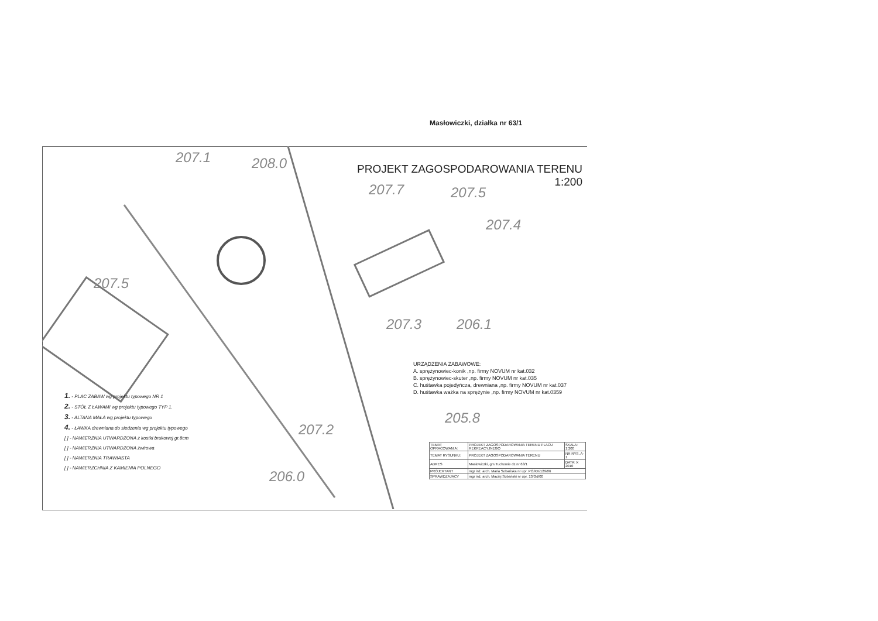Masłowiczki, działka nr 63/1
PROJEKT ZAGOSPODAROWANIA TERENU
1:200
207.1 208.0
207.7 207.5
207.4
207.5
207.3 206.1
205.8
206.0
207.2
URZĄDZENIA ZABAWOWE:
A. sprężynowiec-konik ,np. firmy NOVUM nr kat.032
B. sprężynowiec-skuter ,np. firmy NOVUM nr kat.035
C. huśtawka pojedyńcza, drewniana ,np. firmy NOVUM nr kat.037
D. huśtawka ważka na sprężynie ,np. firmy NOVUM nr kat.0359
1. - PLAC ZABAW wg projektu typowego NR 1
2. - STÓŁ Z ŁAWAMI wg projektu typowego TYP 1.
3. - ALTANA MAŁA wg projektu typowego
4. - ŁAWKA drewniana do siedzenia wg projektu typowego
[ ] - NAWIERZNIA UTWARDZONA z kostki brukowej gr.8cm
[ ] - NAWIERZNIA UTWARDZONA żwirowa
[ ] - NAWIERZNIA TRAWIASTA
[ ] - NAWIERZCHNIA Z KAMIENIA POLNEGO
| TEMAT OPRACOWANIA: | PROJEKT ZAGOSPODAROWANIA TERENU PLACU REKREACYJNEGO | SKALA: 1:200 |
| TEMAT RYSUNKU: | PROJEKT ZAGOSPODAROWANIA TERENU | NR RYS. A-1 |
| ADRES | Masłowiczki, gm.Tuchomie dz.nr 63/1 | DATA: X 2010 |
| PROJEKTANT | mgr inż. arch. Maria Sobańska nr upr. PO/KK/129/06 | |
| SPRAWDZAJĄCY | mgr inż. arch. Maciej Sobański nr upr. 13/Gd/00 | |